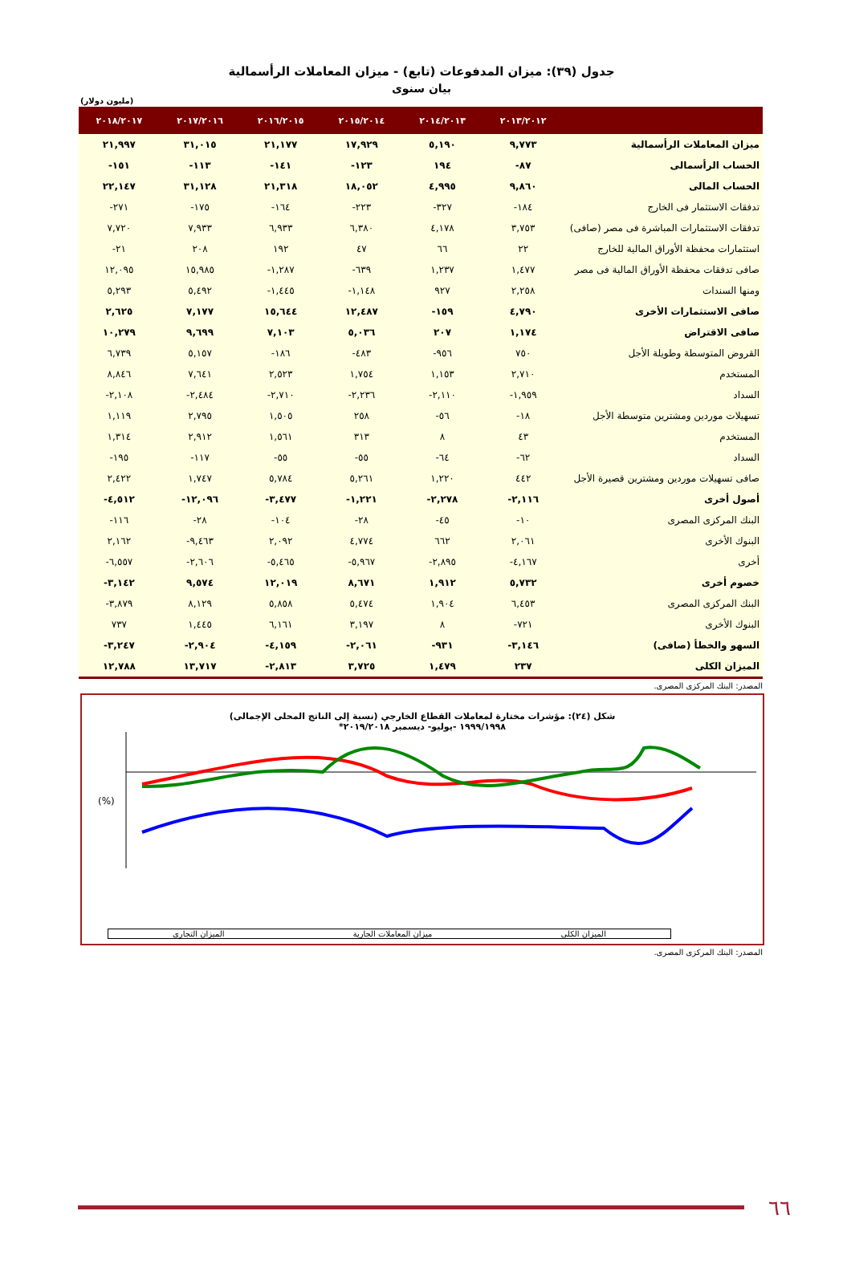جدول (٣٩): ميزان المدفوعات (تابع) - ميزان المعاملات الرأسمالية
بيان سنوى
(مليون دولار)
| | ٢٠١٣/٢٠١٢ | ٢٠١٤/٢٠١٣ | ٢٠١٥/٢٠١٤ | ٢٠١٦/٢٠١٥ | ٢٠١٧/٢٠١٦ | ٢٠١٨/٢٠١٧ |
| --- | --- | --- | --- | --- | --- | --- |
| ميزان المعاملات الرأسمالية | ٩,٧٧٣ | ٥,١٩٠ | ١٧,٩٢٩ | ٢١,١٧٧ | ٣١,٠١٥ | ٢١,٩٩٧ |
| الحساب الرأسمالى | ٨٧- | ١٩٤ | ١٢٣- | ١٤١- | ١١٣- | ١٥١- |
| الحساب المالى | ٩,٨٦٠ | ٤,٩٩٥ | ١٨,٠٥٢ | ٢١,٣١٨ | ٣١,١٢٨ | ٢٢,١٤٧ |
| تدفقات الاستثمار فى الخارج | ١٨٤- | ٣٢٧- | ٢٢٣- | ١٦٤- | ١٧٥- | ٢٧١- |
| تدفقات الاستثمارات المباشرة فى مصر (صافى) | ٣,٧٥٣ | ٤,١٧٨ | ٦,٣٨٠ | ٦,٩٣٣ | ٧,٩٣٣ | ٧,٧٢٠ |
| استثمارات محفظة الأوراق المالية للخارج | ٢٢ | ٦٦ | ٤٧ | ١٩٢ | ٢٠٨ | ٢١- |
| صافى تدفقات محفظة الأوراق المالية فى مصر | ١,٤٧٧ | ١,٢٣٧ | ٦٣٩- | ١,٢٨٧- | ١٥,٩٨٥ | ١٢,٠٩٥ |
| ومنها السندات | ٢,٢٥٨ | ٩٢٧ | ١,١٤٨- | ١,٤٤٥- | ٥,٤٩٢ | ٥,٢٩٣ |
| صافى الاستثمارات الأخرى | ٤,٧٩٠ | ١٥٩- | ١٢,٤٨٧ | ١٥,٦٤٤ | ٧,١٧٧ | ٢,٦٢٥ |
| صافى الاقتراض | ١,١٧٤ | ٢٠٧ | ٥,٠٣٦ | ٧,١٠٣ | ٩,٦٩٩ | ١٠,٢٧٩ |
| القروض المتوسطة وطويلة الأجل | ٧٥٠ | ٩٥٦- | ٤٨٣- | ١٨٦- | ٥,١٥٧ | ٦,٧٣٩ |
| المستخدم | ٢,٧١٠ | ١,١٥٣ | ١,٧٥٤ | ٢,٥٢٣ | ٧,٦٤١ | ٨,٨٤٦ |
| السداد | ١,٩٥٩- | ٢,١١٠- | ٢,٢٣٦- | ٢,٧١٠- | ٢,٤٨٤- | ٢,١٠٨- |
| تسهيلات موردين ومشترين متوسطة الأجل | ١٨- | ٥٦- | ٢٥٨ | ١,٥٠٥ | ٢,٧٩٥ | ١,١١٩ |
| المستخدم | ٤٣ | ٨ | ٣١٣ | ١,٥٦١ | ٢,٩١٢ | ١,٣١٤ |
| السداد | ٦٢- | ٦٤- | ٥٥- | ٥٥- | ١١٧- | ١٩٥- |
| صافى تسهيلات موردين ومشترين قصيرة الأجل | ٤٤٢ | ١,٢٢٠ | ٥,٢٦١ | ٥,٧٨٤ | ١,٧٤٧ | ٢,٤٢٢ |
| أصول أخرى | ٢,١١٦- | ٢,٢٧٨- | ١,٢٢١- | ٣,٤٧٧- | ١٢,٠٩٦- | ٤,٥١٢- |
| البنك المركزى المصرى | ١٠- | ٤٥- | ٢٨- | ١٠٤- | ٢٨- | ١١٦- |
| البنوك الأخرى | ٢,٠٦١ | ٦٦٢ | ٤,٧٧٤ | ٢,٠٩٢ | ٩,٤٦٣- | ٢,١٦٢ |
| أخرى | ٤,١٦٧- | ٢,٨٩٥- | ٥,٩٦٧- | ٥,٤٦٥- | ٢,٦٠٦- | ٦,٥٥٧- |
| خصوم أخرى | ٥,٧٣٢ | ١,٩١٢ | ٨,٦٧١ | ١٢,٠١٩ | ٩,٥٧٤ | ٣,١٤٢- |
| البنك المركزى المصرى | ٦,٤٥٣ | ١,٩٠٤ | ٥,٤٧٤ | ٥,٨٥٨ | ٨,١٢٩ | ٣,٨٧٩- |
| البنوك الأخرى | ٧٢١- | ٨ | ٣,١٩٧ | ٦,١٦١ | ١,٤٤٥ | ٧٣٧ |
| السهو والخطأ (صافى) | ٣,١٤٦- | ٩٣١- | ٢,٠٦١- | ٤,١٥٩- | ٢,٩٠٤- | ٣,٢٤٧- |
| الميزان الكلى | ٢٣٧ | ١,٤٧٩ | ٣,٧٢٥ | ٢,٨١٣- | ١٣,٧١٧ | ١٢,٧٨٨ |
المصدر: البنك المركزى المصرى.
شكل (٢٤): مؤشرات مختارة لمعاملات القطاع الخارجي (نسبة إلى الناتج المحلى الإجمالى)
١٩٩٩/١٩٩٨ -يوليو- ديسمبر ٢٠١٩/٢٠١٨*
(%)
الميزان التجارى ميزان المعاملات الجارية الميزان الكلى
المصدر: البنك المركزى المصرى.
٦٦